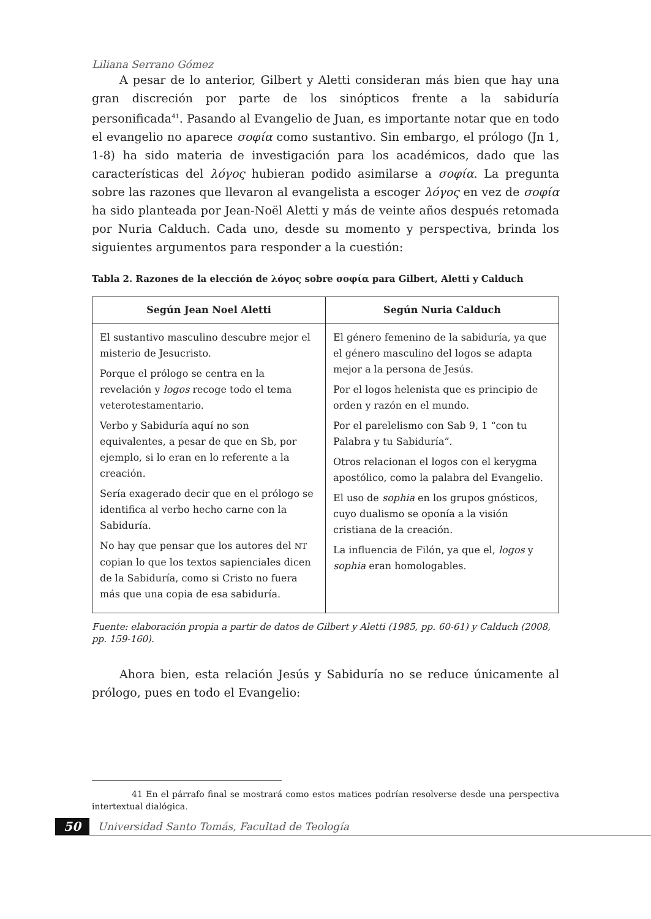Liliana Serrano Gómez
A pesar de lo anterior, Gilbert y Aletti consideran más bien que hay una gran discreción por parte de los sinópticos frente a la sabiduría personificada<sup>41</sup>. Pasando al Evangelio de Juan, es importante notar que en todo el evangelio no aparece σοφία como sustantivo. Sin embargo, el prólogo (Jn 1, 1-8) ha sido materia de investigación para los académicos, dado que las características del λόγος hubieran podido asimilarse a σοφία. La pregunta sobre las razones que llevaron al evangelista a escoger λόγος en vez de σοφία ha sido planteada por Jean-Noël Aletti y más de veinte años después retomada por Nuria Calduch. Cada uno, desde su momento y perspectiva, brinda los siguientes argumentos para responder a la cuestión:
Tabla 2. Razones de la elección de λόγος sobre σοφία para Gilbert, Aletti y Calduch
| Según Jean Noel Aletti | Según Nuria Calduch |
| --- | --- |
| El sustantivo masculino descubre mejor el misterio de Jesucristo. Porque el prólogo se centra en la revelación y logos recoge todo el tema veterotestamentario. Verbo y Sabiduría aquí no son equivalentes, a pesar de que en Sb, por ejemplo, si lo eran en lo referente a la creación. Sería exagerado decir que en el prólogo se identifica al verbo hecho carne con la Sabiduría. No hay que pensar que los autores del NT copian lo que los textos sapienciales dicen de la Sabiduría, como si Cristo no fuera más que una copia de esa sabiduría. | El género femenino de la sabiduría, ya que el género masculino del logos se adapta mejor a la persona de Jesús. Por el logos helenista que es principio de orden y razón en el mundo. Por el parelelismo con Sab 9, 1 “con tu Palabra y tu Sabiduría”. Otros relacionan el logos con el kerygma apostólico, como la palabra del Evangelio. El uso de sophia en los grupos gnósticos, cuyo dualismo se oponía a la visión cristiana de la creación. La influencia de Filón, ya que el, logos y sophia eran homologables. |
Fuente: elaboración propia a partir de datos de Gilbert y Aletti (1985, pp. 60-61) y Calduch (2008, pp. 159-160).
Ahora bien, esta relación Jesús y Sabiduría no se reduce únicamente al prólogo, pues en todo el Evangelio:
41 En el párrafo final se mostrará como estos matices podrían resolverse desde una perspectiva intertextual dialógica.
50 Universidad Santo Tomás, Facultad de Teología